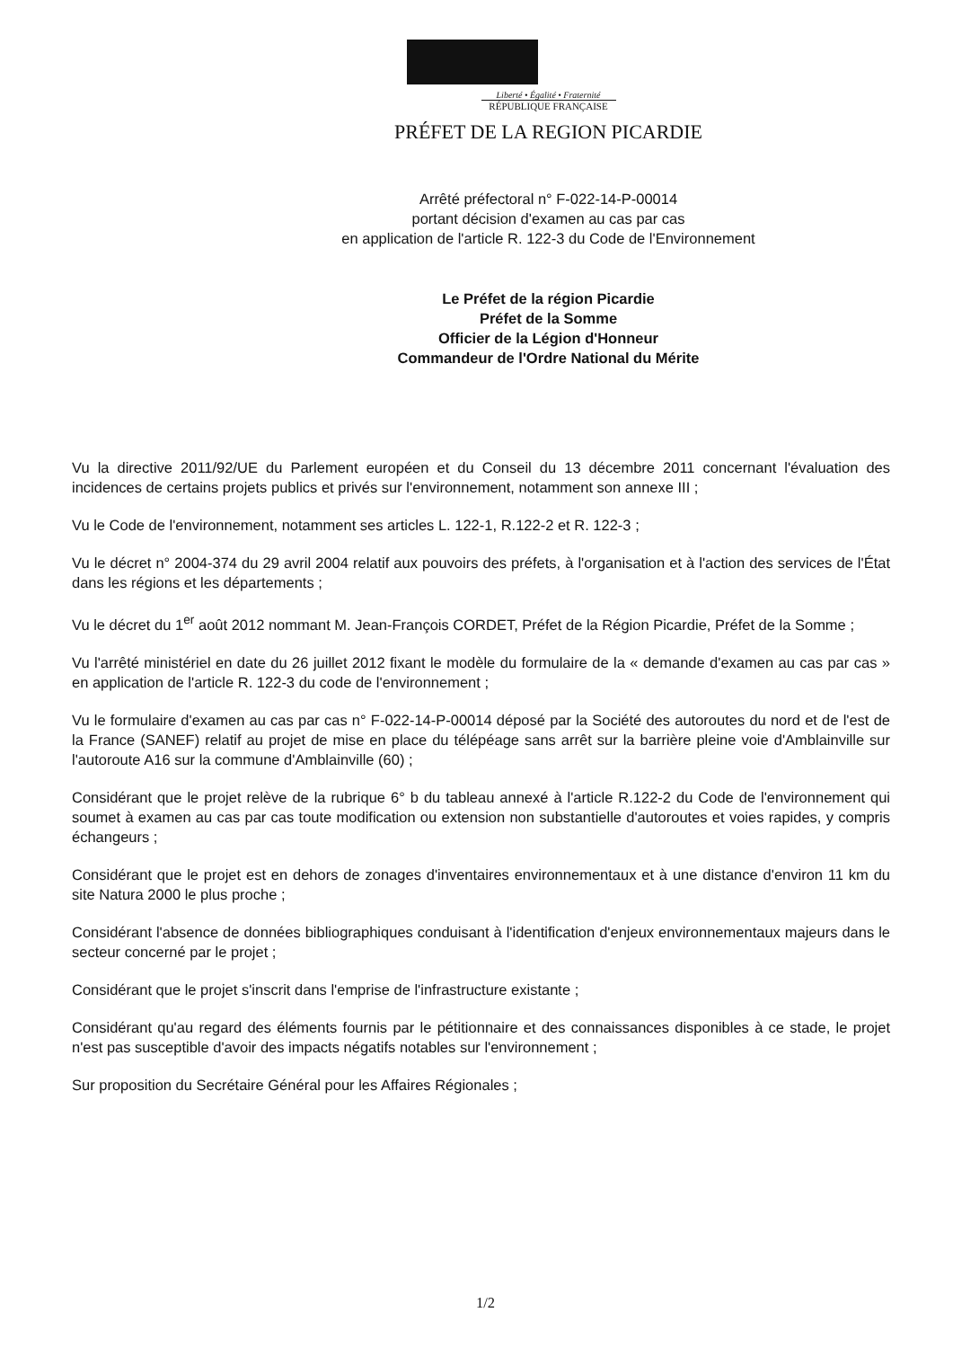Liberté • Égalité • Fraternité
RÉPUBLIQUE FRANÇAISE
PRÉFET DE LA REGION PICARDIE
Arrêté préfectoral n° F-022-14-P-00014
portant décision d'examen au cas par cas
en application de l'article R. 122-3 du Code de l'Environnement
Le Préfet de la région Picardie
Préfet de la Somme
Officier de la Légion d'Honneur
Commandeur de l'Ordre National du Mérite
Vu la directive 2011/92/UE du Parlement européen et du Conseil du 13 décembre 2011 concernant l'évaluation des incidences de certains projets publics et privés sur l'environnement, notamment son annexe III ;
Vu le Code de l'environnement, notamment ses articles L. 122-1, R.122-2 et R. 122-3 ;
Vu le décret n° 2004-374 du 29 avril 2004 relatif aux pouvoirs des préfets, à l'organisation et à l'action des services de l'État dans les régions et les départements ;
Vu le décret du 1<sup>er</sup> août 2012 nommant M. Jean-François CORDET, Préfet de la Région Picardie, Préfet de la Somme ;
Vu l'arrêté ministériel en date du 26 juillet 2012 fixant le modèle du formulaire de la « demande d'examen au cas par cas » en application de l'article R. 122-3 du code de l'environnement ;
Vu le formulaire d'examen au cas par cas n° F-022-14-P-00014 déposé par la Société des autoroutes du nord et de l'est de la France (SANEF) relatif au projet de mise en place du télépéage sans arrêt sur la barrière pleine voie d'Amblainville sur l'autoroute A16 sur la commune d'Amblainville (60) ;
Considérant que le projet relève de la rubrique 6° b du tableau annexé à l'article R.122-2 du Code de l'environnement qui soumet à examen au cas par cas toute modification ou extension non substantielle d'autoroutes et voies rapides, y compris échangeurs ;
Considérant que le projet est en dehors de zonages d'inventaires environnementaux et à une distance d'environ 11 km du site Natura 2000 le plus proche ;
Considérant l'absence de données bibliographiques conduisant à l'identification d'enjeux environnementaux majeurs dans le secteur concerné par le projet ;
Considérant que le projet s'inscrit dans l'emprise de l'infrastructure existante ;
Considérant qu'au regard des éléments fournis par le pétitionnaire et des connaissances disponibles à ce stade, le projet n'est pas susceptible d'avoir des impacts négatifs notables sur l'environnement ;
Sur proposition du Secrétaire Général pour les Affaires Régionales ;
1/2